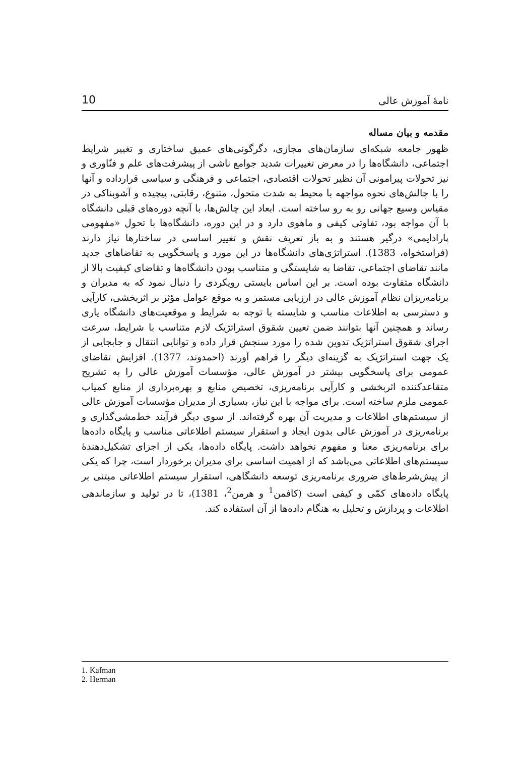10 نامۀ آموزش عالی
مقدمه و بیان مساله
ظهور جامعه شبکه‌ای سازمان‌های مجازی، دگرگونی‌های عمیق ساختاری و تغییر شرایط اجتماعی، دانشگاه‌ها را در معرض تغییرات شدید جوامع ناشی از پیشرفت‌های علم و فنّاوری و نیز تحولات پیرامونی آن نظیر تحولات اقتصادی، اجتماعی و فرهنگی و سیاسی قرارداده و آنها را با چالش‌های نحوه مواجهه با محیط به شدت متحول، متنوع، رقابتی، پیچیده و آشوبناکی در مقیاس وسیع جهانی رو به رو ساخته است. ابعاد این چالش‌ها، با آنچه دوره‌های قبلی دانشگاه با آن مواجه بود، تفاوتی کیفی و ماهوی دارد و در این دوره، دانشگاه‌ها با تحول «مفهومی پارادایمی» درگیر هستند و به باز تعریف نقش و تغییر اساسی در ساختارها نیاز دارند (فراستخواه، 1383). استراتژی‌های دانشگاه‌ها در این مورد و پاسخگویی به تقاضاهای جدید مانند تقاضای اجتماعی، تقاضا به شایستگی و متناسب بودن دانشگاه‌ها و تقاضای کیفیت بالا از دانشگاه متفاوت بوده است. بر این اساس بایستی رویکردی را دنبال نمود که به مدیران و برنامه‌ریزان نظام آموزش عالی در ارزیابی مستمر و به موقع عوامل مؤثر بر اثربخشی، کارآیی و دسترسی به اطلاعات مناسب و شایسته با توجه به شرایط و موقعیت‌های دانشگاه یاری رساند و همچنین آنها بتوانند ضمن تعیین شقوق استراتژیک لازم متناسب با شرایط، سرعت اجرای شقوق استراتژیک تدوین شده را مورد سنجش قرار داده و توانایی انتقال و جابجایی از یک جهت استراتژیک به گزینه‌ای دیگر را فراهم آورند (احمدوند، 1377). افزایش تقاضای عمومی برای پاسخگویی بیشتر در آموزش عالی، مؤسسات آموزش عالی را به تشریح متقاعدکننده اثربخشی و کارآیی برنامه‌ریزی، تخصیص منابع و بهره‌برداری از منابع کمیاب عمومی ملزم ساخته است. برای مواجه با این نیاز، بسیاری از مدیران مؤسسات آموزش عالی از سیستم‌های اطلاعات و مدیریت آن بهره گرفته‌اند. از سوی دیگر فرآیند خط‌مشی‌گذاری و برنامه‌ریزی در آموزش عالی بدون ایجاد و استقرار سیستم اطلاعاتی مناسب و پایگاه داده‌ها برای برنامه‌ریزی معنا و مفهوم نخواهد داشت. پایگاه داده‌ها، یکی از اجزای تشکیل‌دهندۀ سیستم‌های اطلاعاتی می‌باشد که از اهمیت اساسی برای مدیران برخوردار است، چرا که یکی از پیش‌شرط‌های ضروری برنامه‌ریزی توسعه دانشگاهی، استقرار سیستم اطلاعاتی مبتنی بر پایگاه داده‌های کمّی و کیفی است (کافمن<sup>1</sup> و هرمن<sup>2</sup>، 1381)، تا در تولید و سازماندهی اطلاعات و پردازش و تحلیل به هنگام داده‌ها از آن استفاده کند.
1. Kafman
2. Herman